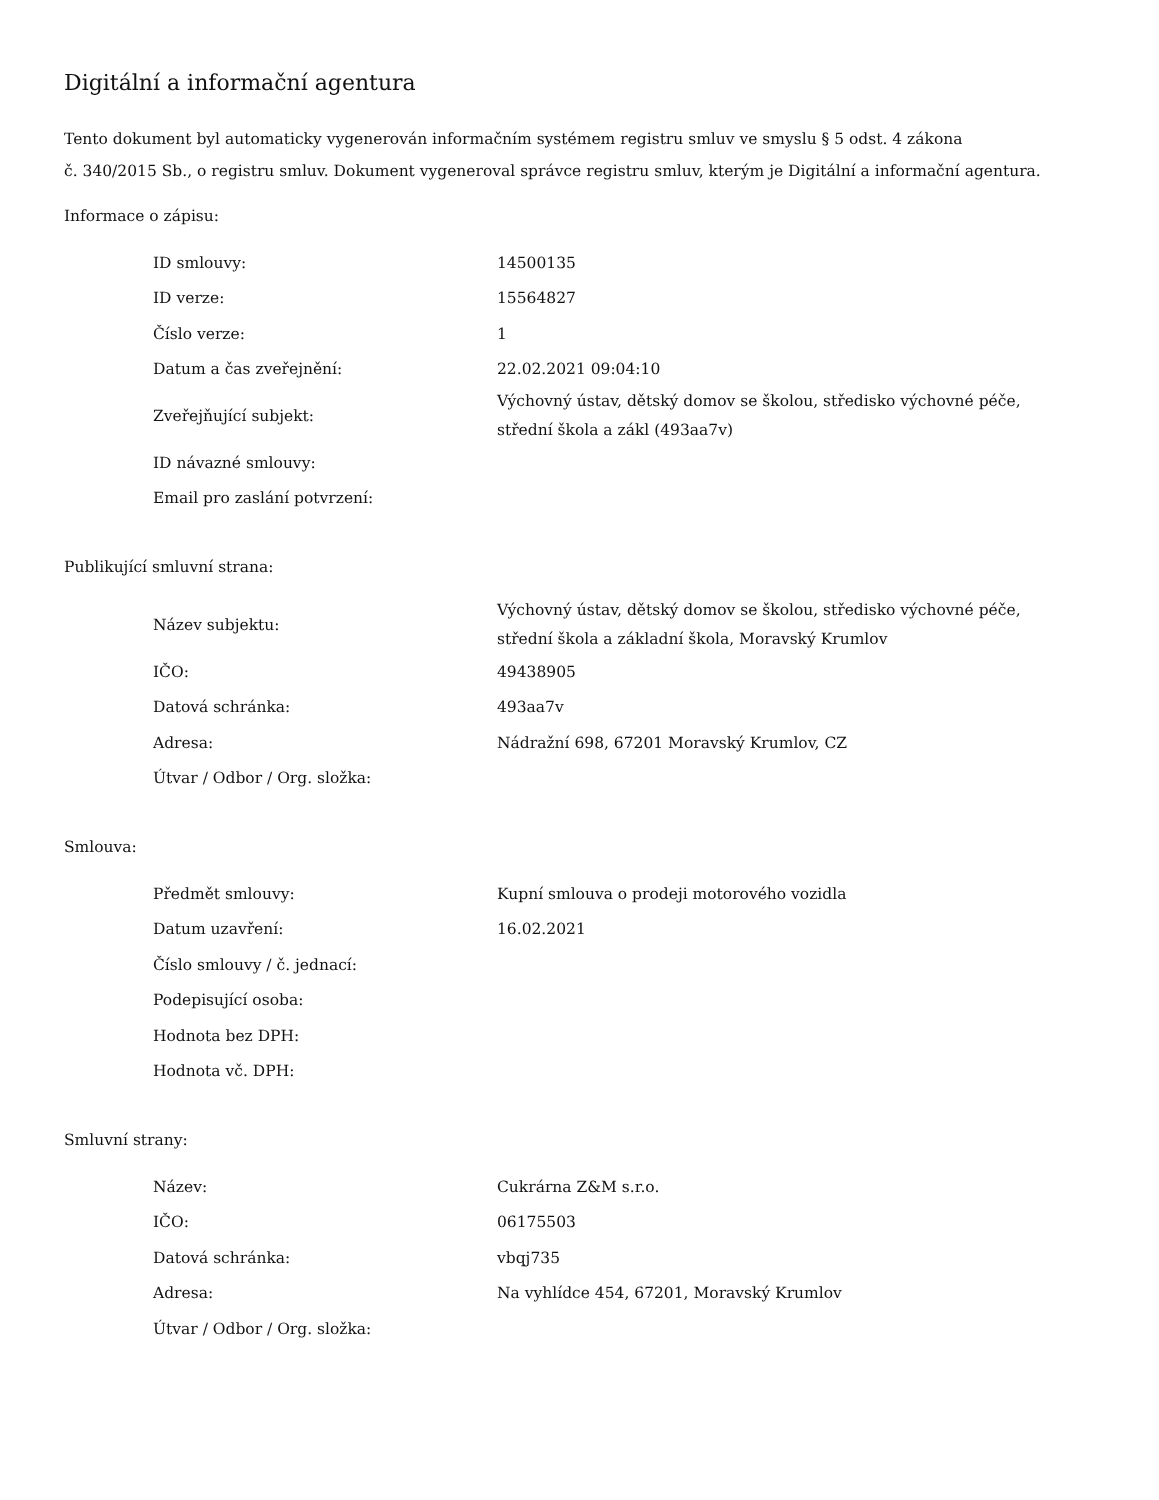Digitální a informační agentura
Tento dokument byl automaticky vygenerován informačním systémem registru smluv ve smyslu § 5 odst. 4 zákona
č. 340/2015 Sb., o registru smluv. Dokument vygeneroval správce registru smluv, kterým je Digitální a informační agentura.
Informace o zápisu:
| ID smlouvy: | 14500135 |
| ID verze: | 15564827 |
| Číslo verze: | 1 |
| Datum a čas zveřejnění: | 22.02.2021 09:04:10 |
| Zveřejňující subjekt: | Výchovný ústav, dětský domov se školou, středisko výchovné péče, střední škola a zákl (493aa7v) |
| ID návazné smlouvy: | |
| Email pro zaslání potvrzení: | |
Publikující smluvní strana:
| Název subjektu: | Výchovný ústav, dětský domov se školou, středisko výchovné péče, střední škola a základní škola, Moravský Krumlov |
| IČO: | 49438905 |
| Datová schránka: | 493aa7v |
| Adresa: | Nádražní 698, 67201 Moravský Krumlov, CZ |
| Útvar / Odbor / Org. složka: | |
Smlouva:
| Předmět smlouvy: | Kupní smlouva o prodeji motorového vozidla |
| Datum uzavření: | 16.02.2021 |
| Číslo smlouvy / č. jednací: | |
| Podepisující osoba: | |
| Hodnota bez DPH: | |
| Hodnota vč. DPH: | |
Smluvní strany:
| Název: | Cukrárna Z&M s.r.o. |
| IČO: | 06175503 |
| Datová schránka: | vbqj735 |
| Adresa: | Na vyhlídce 454, 67201, Moravský Krumlov |
| Útvar / Odbor / Org. složka: | |